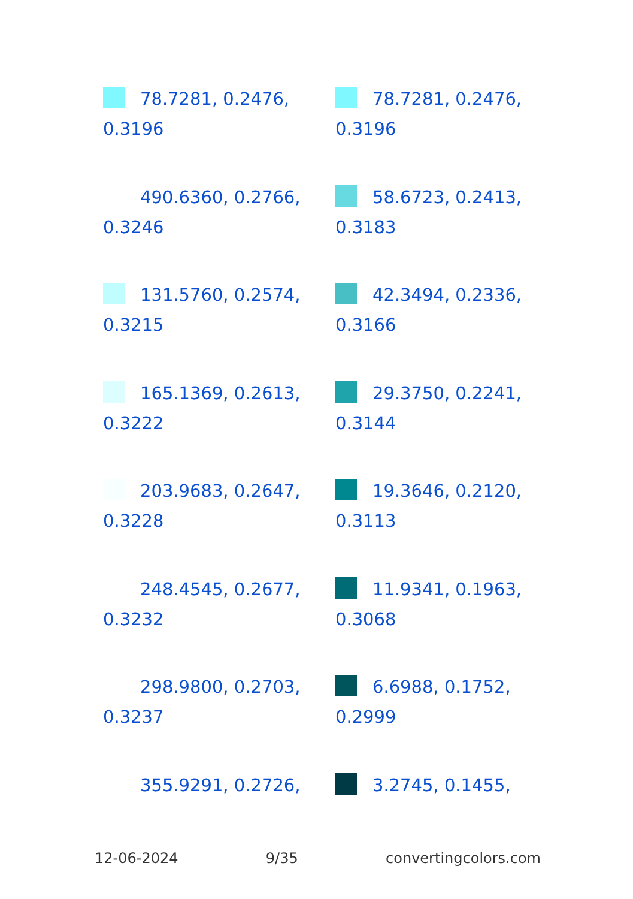78.7281, 0.2476, 0.3196
78.7281, 0.2476, 0.3196
490.6360, 0.2766, 0.3246
58.6723, 0.2413, 0.3183
131.5760, 0.2574, 0.3215
42.3494, 0.2336, 0.3166
165.1369, 0.2613, 0.3222
29.3750, 0.2241, 0.3144
203.9683, 0.2647, 0.3228
19.3646, 0.2120, 0.3113
248.4545, 0.2677, 0.3232
11.9341, 0.1963, 0.3068
298.9800, 0.2703, 0.3237
6.6988, 0.1752, 0.2999
355.9291, 0.2726,
3.2745, 0.1455,
12-06-2024 9/35 convertingcolors.com